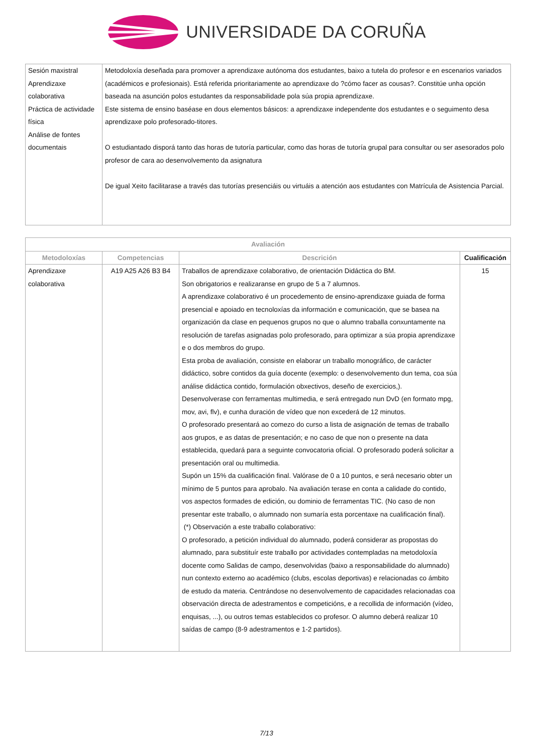UNIVERSIDADE DA CORUÑA
| Sesión maxistral Aprendizaxe colaborativa Práctica de actividade física Análise de fontes documentais | Metodoloxía deseñada para promover a aprendizaxe autónoma dos estudantes, baixo a tutela do profesor e en escenarios variados (académicos e profesionais). Está referida prioritariamente ao aprendizaxe do ?cómo facer as cousas?. Constitúe unha opción baseada na asunción polos estudantes da responsabilidade pola súa propia aprendizaxe. Este sistema de ensino baséase en dous elementos básicos: a aprendizaxe independente dos estudantes e o seguimento desa aprendizaxe polo profesorado-titores. O estudiantado disporá tanto das horas de tutoría particular, como das horas de tutoría grupal para consultar ou ser asesorados polo profesor de cara ao desenvolvemento da asignatura De igual Xeito facilitarase a través das tutorías presenciáis ou virtuáis a atención aos estudantes con Matrícula de Asistencia Parcial. |
| Avaliación | | | |
| --- | --- | --- | --- |
| Metodoloxías | Competencias | Descrición | Cualificación |
| Aprendizaxe colaborativa | A19 A25 A26 B3 B4 | Traballos de aprendizaxe colaborativo, de orientación Didáctica do BM. Son obrigatorios e realizaranse en grupo de 5 a 7 alumnos. A aprendizaxe colaborativo é un procedemento de ensino-aprendizaxe guiada de forma presencial e apoiado en tecnoloxías da información e comunicación, que se basea na organización da clase en pequenos grupos no que o alumno traballa conxuntamente na resolución de tarefas asignadas polo profesorado, para optimizar a súa propia aprendizaxe e o dos membros do grupo. Esta proba de avaliación, consiste en elaborar un traballo monográfico, de carácter didáctico, sobre contidos da guía docente (exemplo: o desenvolvemento dun tema, coa súa análise didáctica contido, formulación obxectivos, deseño de exercicios,). Desenvolverase con ferramentas multimedia, e será entregado nun DvD (en formato mpg, mov, avi, flv), e cunha duración de vídeo que non excederá de 12 minutos. O profesorado presentará ao comezo do curso a lista de asignación de temas de traballo aos grupos, e as datas de presentación; e no caso de que non o presente na data establecida, quedará para a seguinte convocatoria oficial. O profesorado poderá solicitar a presentación oral ou multimedia. Supón un 15% da cualificación final. Valórase de 0 a 10 puntos, e será necesario obter un mínimo de 5 puntos para aprobalo. Na avaliación terase en conta a calidade do contido, vos aspectos formades de edición, ou dominio de ferramentas TIC. (No caso de non presentar este traballo, o alumnado non sumaría esta porcentaxe na cualificación final). (*) Observación a este traballo colaborativo: O profesorado, a petición individual do alumnado, poderá considerar as propostas do alumnado, para substituír este traballo por actividades contempladas na metodoloxía docente como Salidas de campo, desenvolvidas (baixo a responsabilidade do alumnado) nun contexto externo ao académico (clubs, escolas deportivas) e relacionadas co ámbito de estudo da materia. Centrándose no desenvolvemento de capacidades relacionadas coa observación directa de adestramentos e competicións, e a recollida de información (vídeo, enquisas, ...), ou outros temas establecidos co profesor. O alumno deberá realizar 10 saídas de campo (8-9 adestramentos e 1-2 partidos). | 15 |
7/13